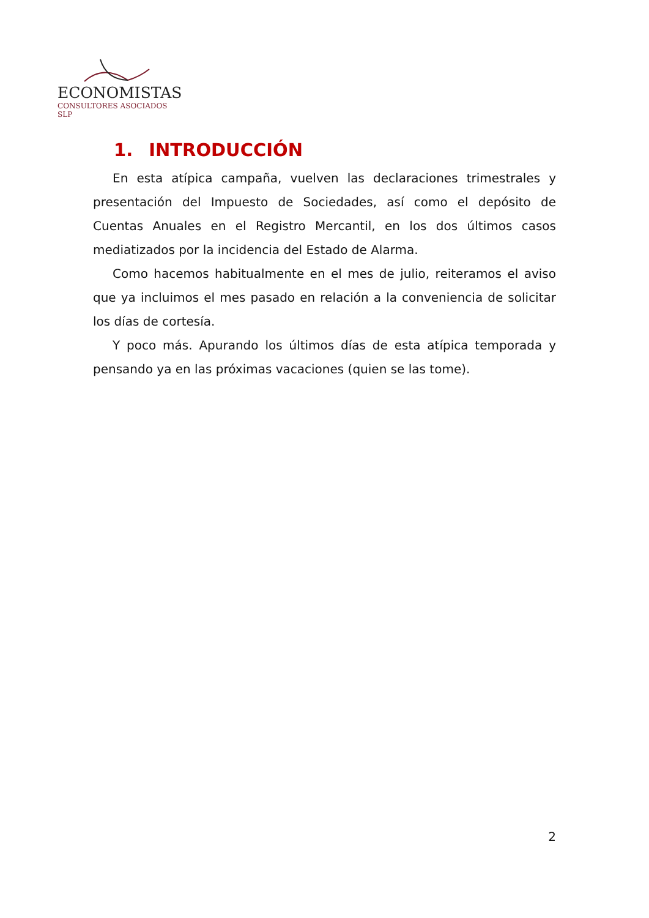ECONOMISTAS
CONSULTORES ASOCIADOS SLP
1. INTRODUCCIÓN
En esta atípica campaña, vuelven las declaraciones trimestrales y presentación del Impuesto de Sociedades, así como el depósito de Cuentas Anuales en el Registro Mercantil, en los dos últimos casos mediatizados por la incidencia del Estado de Alarma.
Como hacemos habitualmente en el mes de julio, reiteramos el aviso que ya incluimos el mes pasado en relación a la conveniencia de solicitar los días de cortesía.
Y poco más. Apurando los últimos días de esta atípica temporada y pensando ya en las próximas vacaciones (quien se las tome).
2